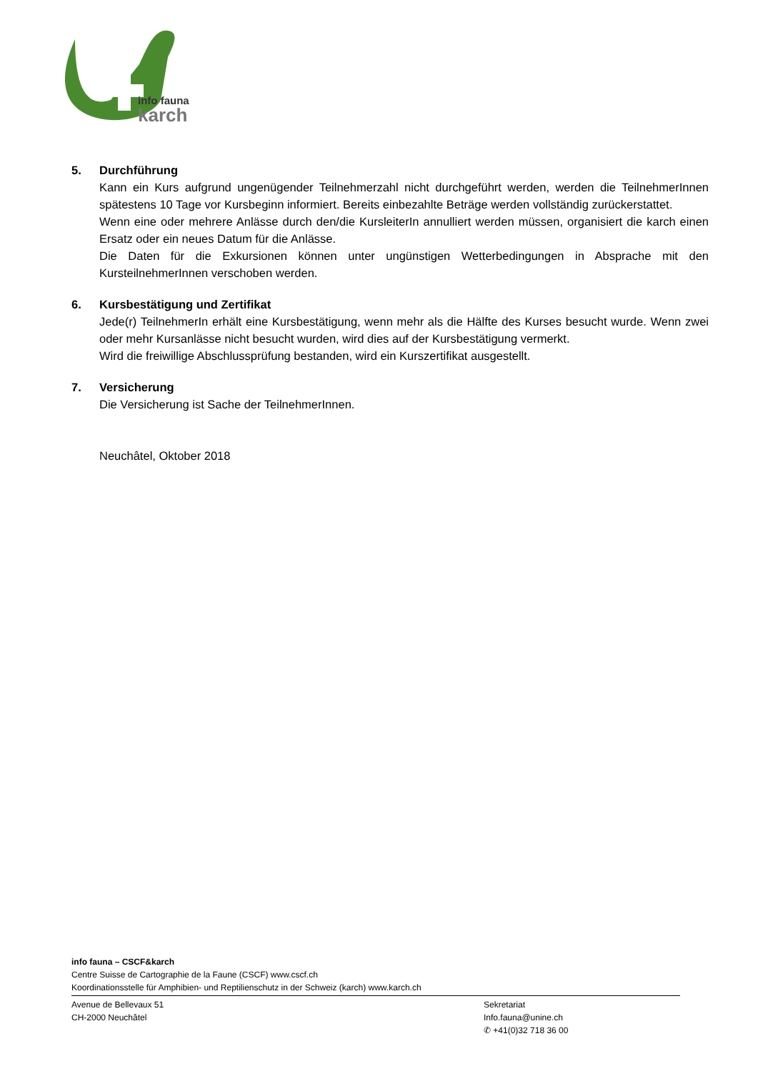info fauna
karch
5. Durchführung
Kann ein Kurs aufgrund ungenügender Teilnehmerzahl nicht durchgeführt werden, werden die TeilnehmerInnen spätestens 10 Tage vor Kursbeginn informiert. Bereits einbezahlte Beträge werden vollständig zurückerstattet.
Wenn eine oder mehrere Anlässe durch den/die KursleiterIn annulliert werden müssen, organisiert die karch einen Ersatz oder ein neues Datum für die Anlässe.
Die Daten für die Exkursionen können unter ungünstigen Wetterbedingungen in Absprache mit den KursteilnehmerInnen verschoben werden.
6. Kursbestätigung und Zertifikat
Jede(r) TeilnehmerIn erhält eine Kursbestätigung, wenn mehr als die Hälfte des Kurses besucht wurde. Wenn zwei oder mehr Kursanlässe nicht besucht wurden, wird dies auf der Kursbestätigung vermerkt.
Wird die freiwillige Abschlussprüfung bestanden, wird ein Kurszertifikat ausgestellt.
7. Versicherung
Die Versicherung ist Sache der TeilnehmerInnen.
Neuchâtel, Oktober 2018
info fauna – CSCF&karch
Centre Suisse de Cartographie de la Faune (CSCF) www.cscf.ch
Koordinationsstelle für Amphibien- und Reptilienschutz in der Schweiz (karch) www.karch.ch
Avenue de Bellevaux 51
CH-2000 Neuchâtel
Sekretariat
Info.fauna@unine.ch
✆ +41(0)32 718 36 00